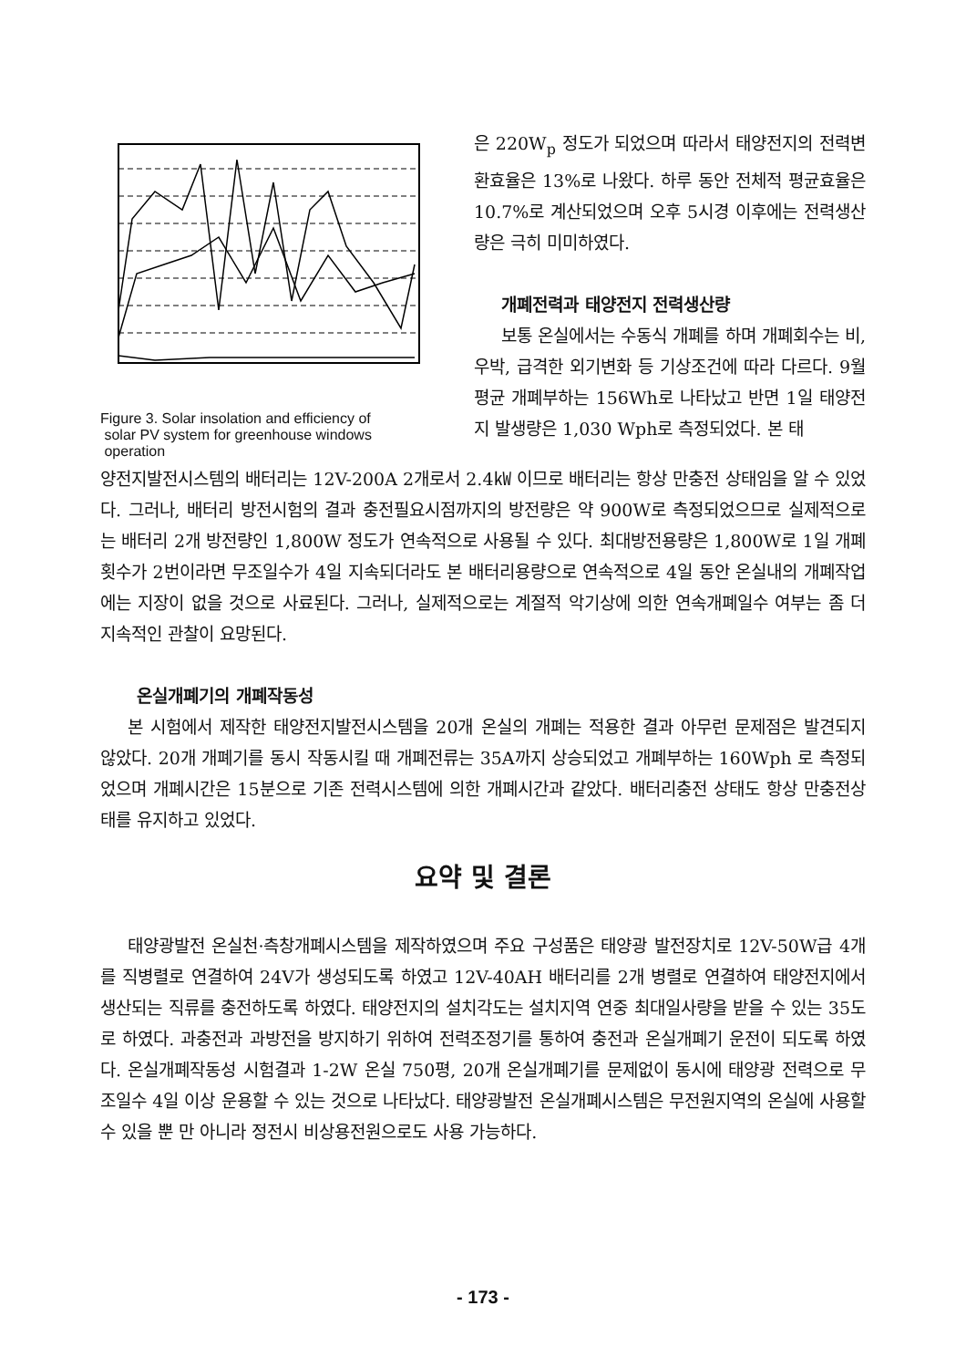Figure 3. Solar insolation and efficiency of
solar PV system for greenhouse windows
operation
은 220W<sub>p</sub> 정도가 되었으며 따라서 태양전지의 전력변환효율은 13%로 나왔다. 하루 동안 전체적 평균효율은 10.7%로 계산되었으며 오후 5시경 이후에는 전력생산량은 극히 미미하였다.
개폐전력과 태양전지 전력생산량
보통 온실에서는 수동식 개폐를 하며 개폐회수는 비, 우박, 급격한 외기변화 등 기상조건에 따라 다르다. 9월 평균 개폐부하는 156Wh로 나타났고 반면 1일 태양전지 발생량은 1,030 Wph로 측정되었다. 본 태
양전지발전시스템의 배터리는 12V-200A 2개로서 2.4㎾ 이므로 배터리는 항상 만충전 상태임을 알 수 있었다. 그러나, 배터리 방전시험의 결과 충전필요시점까지의 방전량은 약 900W로 측정되었으므로 실제적으로는 배터리 2개 방전량인 1,800W 정도가 연속적으로 사용될 수 있다. 최대방전용량은 1,800W로 1일 개폐횟수가 2번이라면 무조일수가 4일 지속되더라도 본 배터리용량으로 연속적으로 4일 동안 온실내의 개폐작업에는 지장이 없을 것으로 사료된다. 그러나, 실제적으로는 계절적 악기상에 의한 연속개폐일수 여부는 좀 더 지속적인 관찰이 요망된다.
온실개폐기의 개폐작동성
본 시험에서 제작한 태양전지발전시스템을 20개 온실의 개폐는 적용한 결과 아무런 문제점은 발견되지 않았다. 20개 개폐기를 동시 작동시킬 때 개폐전류는 35A까지 상승되었고 개폐부하는 160Wph 로 측정되었으며 개폐시간은 15분으로 기존 전력시스템에 의한 개폐시간과 같았다. 배터리충전 상태도 항상 만충전상태를 유지하고 있었다.
요약 및 결론
태양광발전 온실천·측창개폐시스템을 제작하였으며 주요 구성품은 태양광 발전장치로 12V-50W급 4개를 직병렬로 연결하여 24V가 생성되도록 하였고 12V-40AH 배터리를 2개 병렬로 연결하여 태양전지에서 생산되는 직류를 충전하도록 하였다. 태양전지의 설치각도는 설치지역 연중 최대일사량을 받을 수 있는 35도로 하였다. 과충전과 과방전을 방지하기 위하여 전력조정기를 통하여 충전과 온실개폐기 운전이 되도록 하였다. 온실개폐작동성 시험결과 1-2W 온실 750평, 20개 온실개폐기를 문제없이 동시에 태양광 전력으로 무조일수 4일 이상 운용할 수 있는 것으로 나타났다. 태양광발전 온실개폐시스템은 무전원지역의 온실에 사용할 수 있을 뿐 만 아니라 정전시 비상용전원으로도 사용 가능하다.
- 173 -